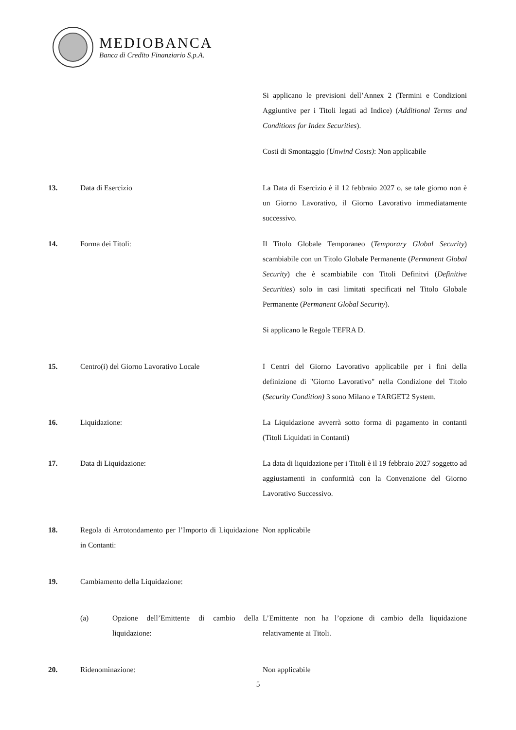MEDIOBANCA
Banca di Credito Finanziario S.p.A.
Si applicano le previsioni dell’Annex 2 (Termini e Condizioni Aggiuntive per i Titoli legati ad Indice) (Additional Terms and Conditions for Index Securities).
Costi di Smontaggio (Unwind Costs): Non applicabile
13. Data di Esercizio La Data di Esercizio è il 12 febbraio 2027 o, se tale giorno non è un Giorno Lavorativo, il Giorno Lavorativo immediatamente successivo.
14. Forma dei Titoli: Il Titolo Globale Temporaneo (Temporary Global Security) scambiabile con un Titolo Globale Permanente (Permanent Global Security) che è scambiabile con Titoli Definitvi (Definitive Securities) solo in casi limitati specificati nel Titolo Globale Permanente (Permanent Global Security).
Si applicano le Regole TEFRA D.
15. Centro(i) del Giorno Lavorativo Locale I Centri del Giorno Lavorativo applicabile per i fini della definizione di "Giorno Lavorativo" nella Condizione del Titolo (Security Condition) 3 sono Milano e TARGET2 System.
16. Liquidazione: La Liquidazione avverrà sotto forma di pagamento in contanti (Titoli Liquidati in Contanti)
17. Data di Liquidazione: La data di liquidazione per i Titoli è il 19 febbraio 2027 soggetto ad aggiustamenti in conformità con la Convenzione del Giorno Lavorativo Successivo.
18. Regola di Arrotondamento per l’Importo di Liquidazione in Contanti:
Non applicabile
19. Cambiamento della Liquidazione:
(a) Opzione dell’Emittente di cambio della liquidazione:
L’Emittente non ha l’opzione di cambio della liquidazione relativamente ai Titoli.
20. Ridenominazione: Non applicabile
5